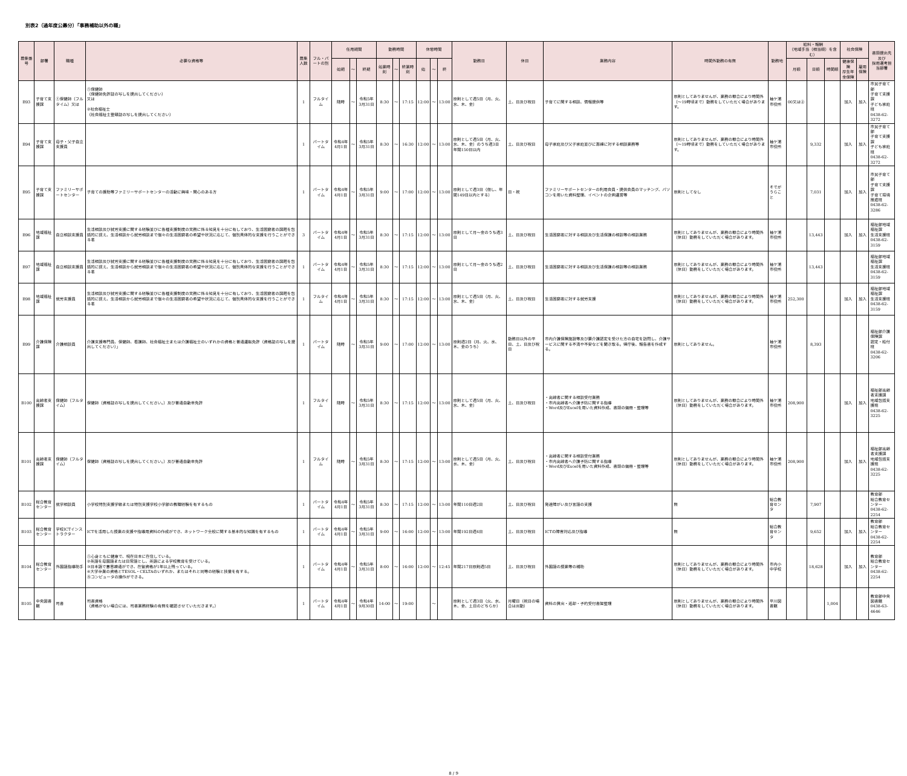別表2（過年度公募分）「事務補助以外の職」
| 募集番号 | 部署 | 職種 | 必要な資格等 | 募集人数 | フル・パートの別 | 任用期間 | | | 勤務時間 | | | 休憩時間 | | | 勤務日 | 休日 | 業務内容 | 時間外勤務の有無 | 勤務地 | 給料・報酬 （地域手当（相当額）を含む） | | | 社会保険 | | 書類提出先及び 採用選考担当部署 |
| --- | --- | --- | --- | --- | --- | --- | --- | --- | --- | --- | --- | --- | --- | --- | --- | --- | --- | --- | --- | --- | --- | --- | --- | --- | --- |
| | | | | | | 始期 | ～ | 終期 | 始業時刻 | ～ | 終業時刻 | 始 | ～ | 終 | | | | | | 月額 | 日額 | 時間額 | 健康保険 厚生年金保険 | 雇用保険 | |
| B93 | 子育て支援課 | ①保健師（フルタイム）又は | ①保健師 （保健師免許証の写しを提出してください） 又は ②社会福祉士 （社会福祉士登録証の写しを提出してください） | 1 | フルタイム | 随時 | ～ | 令和5年3月31日 | 8:30 | ～ | 17:15 | 12:00 | ～ | 13:00 | 原則として週5日（月、火、水、木、金） | 土、日及び祝日 | 子育てに関する相談、情報提供等 | 原則としてありませんが、業務の都合により時間外（～19時頃まで）勤務をしていただく場合があります。 | 袖ケ浦市役所 | 00又は② | | | 加入 | 加入 | 市民子育て部 子育て支援課 子ども家庭班 0438-62-3272 |
| B94 | 子育て支援課 | 母子・父子自立支援員 | | 1 | パートタイム | 令和4年4月1日 | ～ | 令和5年3月31日 | 8:30 | ～ | 16:30 | 12:00 | ～ | 13:00 | 原則として週5日（月、火、水、木、金）のうち週3日 年間150日以内 | 土、日及び祝日 | 母子家庭及び父子家庭並びに寡婦に対する相談業務等 | 原則としてありませんが、業務の都合により時間外（～19時頃まで）勤務をしていただく場合があります。 | 袖ケ浦市役所 | | 9,332 | | 加入 | 加入 | 市民子育て部 子育て支援課 子ども家庭班 0438-62-3272 |
| B95 | 子育て支援課 | ファミリーサポートセンター | 子育ての援助等ファミリーサポートセンターの活動に興味・関心のある方 | 1 | パートタイム | 令和4年4月1日 | ～ | 令和5年3月31日 | 9:00 | ～ | 17:00 | 12:00 | ～ | 13:00 | 原則として週3日（但し、年間149日以内とする） | 日・祝 | ファミリーサポートセンターの利用会員・提供会員のマッチング、パソコンを用いた資料整理、イベントの企画運営等 | 原則としてなし | そでがうらこと | | 7,031 | | 加入 | 加入 | 市民子育て部 子育て支援課 子育て環境推進班 0438-62-3286 |
| B96 | 地域福祉課 | 自立相談支援員 | 生活相談及び就労支援に関する経験並びに各種支援制度の実務に係る知見を十分に有しており、生活困窮者の課題を包括的に捉え、生活相談から就労相談まで個々の生活困窮者の希望や状況に応じて、個別具体的な支援を行うことができる者 | 3 | パートタイム | 令和4年4月1日 | ～ | 令和5年3月31日 | 8:30 | ～ | 17:15 | 12:00 | ～ | 13:00 | 原則として月～金のうち週3日 | 土、日及び祝日 | 生活困窮者に対する相談及び生活保護の相談等の相談業務 | 原則としてありませんが、業務の都合により時間外（休日）勤務をしていただく場合があります。 | 袖ケ浦市役所 | | 13,443 | | 加入 | 加入 | 福祉部地域福祉課 生活支援班 0438-62-3159 |
| B97 | 地域福祉課 | 自立相談支援員 | 生活相談及び就労支援に関する経験並びに各種支援制度の実務に係る知見を十分に有しており、生活困窮者の課題を包括的に捉え、生活相談から就労相談まで個々の生活困窮者の希望や状況に応じて、個別具体的な支援を行うことができる者 | 1 | パートタイム | 令和4年4月1日 | ～ | 令和5年3月31日 | 8:30 | ～ | 17:15 | 12:00 | ～ | 13:00 | 原則として月～金のうち週2日 | 土、日及び祝日 | 生活困窮者に対する相談及び生活保護の相談等の相談業務 | 原則としてありませんが、業務の都合により時間外（休日）勤務をしていただく場合があります。 | 袖ケ浦市役所 | | 13,443 | | | | 福祉部地域福祉課 生活支援班 0438-62-3159 |
| B98 | 地域福祉課 | 就労支援員 | 生活相談及び就労支援に関する経験並びに各種支援制度の実務に係る知見を十分に有しており、生活困窮者の課題を包括的に捉え、生活相談から就労相談まで個々の生活困窮者の希望や状況に応じて、個別具体的な支援を行うことができる者 | 1 | フルタイム | 令和4年4月1日 | ～ | 令和5年3月31日 | 8:30 | ～ | 17:15 | 12:00 | ～ | 13:00 | 原則として週5日（月、火、水、木、金） | 土、日及び祝日 | 生活困窮者に対する就労支援 | 原則としてありませんが、業務の都合により時間外（休日）勤務をしていただく場合があります。 | 袖ケ浦市役所 | 252,300 | | | 加入 | 加入 | 福祉部地域福祉課 生活支援班 0438-62-3159 |
| B99 | 介護保険課 | 介護相談員 | 介護支援専門員、保健師、看護師、社会福祉士または介護福祉士のいずれかの資格と普通運転免許（資格証の写しを提出してください）」 | 1 | パートタイム | 随時 | ～ | 令和5年3月31日 | 9:00 | ～ | 17:00 | 12:00 | ～ | 13:00 | 原則週2日（月、火、水、木、金のうち） | 勤務日以外の平日、土、日及び祝日 | 市内介護保険施設等及び要介護認定を受けた方の自宅を訪問し、介護サービスに関する不満や不安などを聞き取る。帰庁後、報告書を作成する。 | 原則としてありません。 | 袖ケ浦市役所 | | 8,393 | | | | 福祉部介護保険課 認定・給付班 0438-62-3206 |
| B100 | 高齢者支援課 | 保健師（フルタイム） | 保健師（資格証の写しを提出してください。）及び普通自動車免許 | 1 | フルタイム | 随時 | ～ | 令和5年3月31日 | 8:30 | ～ | 17:15 | 12:00 | ～ | 13:00 | 原則として週5日（月、火、水、木、金） | 土、日及び祝日 | ・高齢者に関する相談受付業務 ・市内高齢者へ介護予防に関する指導 ・Word及びExcelを用いた資料作成、書類の偏冊・整理等 | 原則としてありませんが、業務の都合により時間外（休日）勤務をしていただく場合があります。 | 袖ケ浦市役所 | 208,900 | | | 加入 | 加入 | 福祉部高齢者支援課 地域包括支援班 0438-62-3225 |
| B101 | 高齢者支援課 | 保健師（フルタイム） | 保健師（資格証の写しを提出してください。）及び普通自動車免許 | 1 | フルタイム | 随時 | ～ | 令和5年3月31日 | 8:30 | ～ | 17:15 | 12:00 | ～ | 13:00 | 原則として週5日（月、火、水、木、金） | 土、日及び祝日 | ・高齢者に関する相談受付業務 ・市内高齢者へ介護予防に関する指導 ・Word及びExcelを用いた資料作成、書類の偏冊・整理等 | 原則としてありませんが、業務の都合により時間外（休日）勤務をしていただく場合があります。 | 袖ケ浦市役所 | 208,900 | | | 加入 | 加入 | 福祉部高齢者支援課 地域包括支援班 0438-62-3225 |
| B102 | 総合教育センター | 就学相談員 | 小学校特別支援学級または特別支援学校小学部の教職経験を有するもの | 1 | パートタイム | 令和4年4月1日 | ～ | 令和5年3月31日 | 8:30 | ～ | 17:15 | 12:00 | ～ | 13:00 | 年間110日週2日 | 土、日及び祝日 | 発達障がい及び言語の支援 | 無 | 総合教育センタ | | 7,907 | | | | 教育部 総合教育センター 0438-62-2254 |
| B103 | 総合教育センター | 学校ICTインストラクター | ICTを活用した授業の支援や指導用資料の作成ができ、ネットワーク全般に関する基本的な知識を有するもの | 1 | パートタイム | 令和4年4月1日 | ～ | 令和5年3月31日 | 9:00 | ～ | 16:00 | 12:00 | ～ | 13:00 | 年間192日週4日 | 土、日及び祝日 | ICTの障害対応及び指導 | 無 | 総合教育センタ | | 9,652 | | 加入 | 加入 | 教育部 総合教育センター 0438-62-2254 |
| B104 | 総合教育センター | 外国語指導助手 | ①心身ともに健康で、現在日本に在住している。 ②英語を母国語または日常語とし、英語による学校教育を受けている。 ③日本語で意思疎通ができ、在留資格が1年以上残っている。 ④大学卒業の資格とTESOL・CELTAのいずれか、またはそれと同等の経験と技量を有する。 ⑤コンピュータの操作ができる。 | 1 | パートタイム | 令和4年4月1日 | ～ | 令和5年3月31日 | 8:00 | ～ | 16:00 | 12:00 | ～ | 12:45 | 年間217日原則週5日 | 土、日及び祝日 | 外国語の授業等の補助 | 原則としてありませんが、業務の都合により時間外（休日）勤務をしていただく場合があります。 | 市内小中学校 | | 18,628 | | 加入 | 加入 | 教育部 総合教育センター 0438-62-2254 |
| B105 | 中央図書館 | 司書 | 司書資格 （資格がない場合には、司書業務経験の有無を確認させていただきます。） | 1 | パートタイム | 令和4年4月1日 | ～ | 令和4年9月30日 | 14:00 | ～ | 19:00 | | ～ | | 原則として週3日（火、水、木、金、土日のどちらか） | 月曜日（祝日の場合は出勤） | 資料の貸出・返却・予約受付書架整理 | 原則としてありませんが、業務の都合により時間外（休日）勤務をしていただく場合があります。 | 平川図書館 | | | 1,004 | | | 教育部中央図書館 0438-63-4646 |
8 / 9